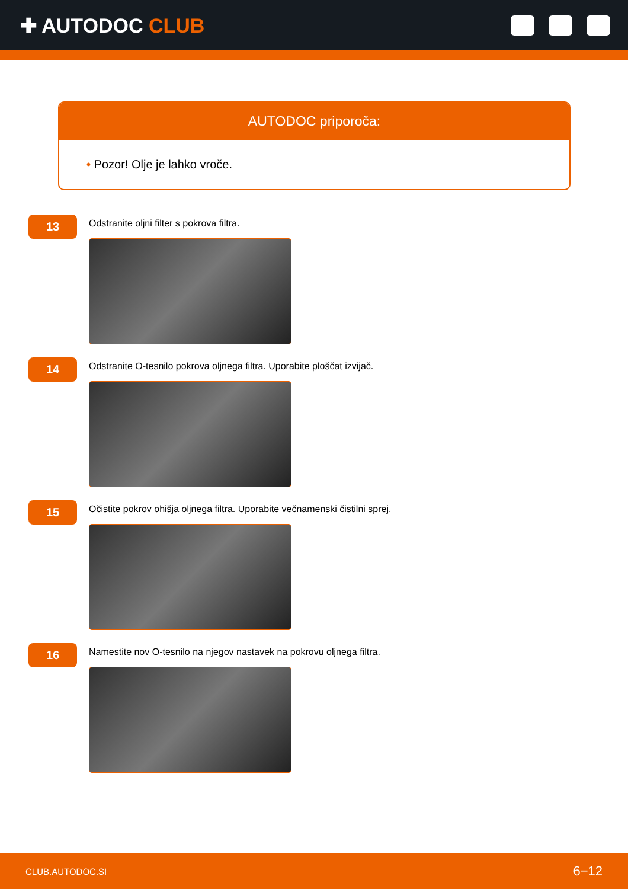✚ AUTODOC CLUB
AUTODOC priporoča:
• Pozor! Olje je lahko vroče.
13
Odstranite oljni filter s pokrova filtra.
14
Odstranite O-tesnilo pokrova oljnega filtra. Uporabite ploščat izvijač.
15
Očistite pokrov ohišja oljnega filtra. Uporabite večnamenski čistilni sprej.
16
Namestite nov O-tesnilo na njegov nastavek na pokrovu oljnega filtra.
CLUB.AUTODOC.SI 6−12